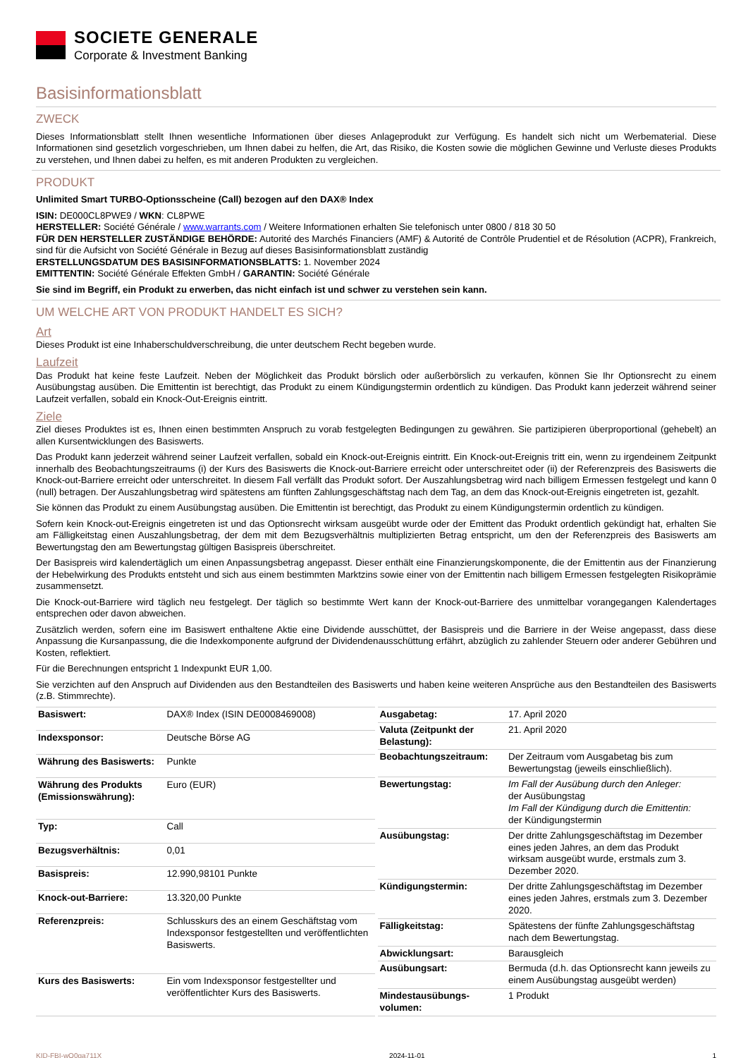SOCIETE GENERALE
Corporate & Investment Banking
Basisinformationsblatt
ZWECK
Dieses Informationsblatt stellt Ihnen wesentliche Informationen über dieses Anlageprodukt zur Verfügung. Es handelt sich nicht um Werbematerial. Diese Informationen sind gesetzlich vorgeschrieben, um Ihnen dabei zu helfen, die Art, das Risiko, die Kosten sowie die möglichen Gewinne und Verluste dieses Produkts zu verstehen, und Ihnen dabei zu helfen, es mit anderen Produkten zu vergleichen.
PRODUKT
Unlimited Smart TURBO-Optionsscheine (Call) bezogen auf den DAX® Index
ISIN: DE000CL8PWE9 / WKN: CL8PWE
HERSTELLER: Société Générale / www.warrants.com / Weitere Informationen erhalten Sie telefonisch unter 0800 / 818 30 50
FÜR DEN HERSTELLER ZUSTÄNDIGE BEHÖRDE: Autorité des Marchés Financiers (AMF) & Autorité de Contrôle Prudentiel et de Résolution (ACPR), Frankreich, sind für die Aufsicht von Société Générale in Bezug auf dieses Basisinformationsblatt zuständig
ERSTELLUNGSDATUM DES BASISINFORMATIONSBLATTS: 1. November 2024
EMITTENTIN: Société Générale Effekten GmbH / GARANTIN: Société Générale
Sie sind im Begriff, ein Produkt zu erwerben, das nicht einfach ist und schwer zu verstehen sein kann.
UM WELCHE ART VON PRODUKT HANDELT ES SICH?
Art
Dieses Produkt ist eine Inhaberschuldverschreibung, die unter deutschem Recht begeben wurde.
Laufzeit
Das Produkt hat keine feste Laufzeit. Neben der Möglichkeit das Produkt börslich oder außerbörslich zu verkaufen, können Sie Ihr Optionsrecht zu einem Ausübungstag ausüben. Die Emittentin ist berechtigt, das Produkt zu einem Kündigungstermin ordentlich zu kündigen. Das Produkt kann jederzeit während seiner Laufzeit verfallen, sobald ein Knock-Out-Ereignis eintritt.
Ziele
Ziel dieses Produktes ist es, Ihnen einen bestimmten Anspruch zu vorab festgelegten Bedingungen zu gewähren. Sie partizipieren überproportional (gehebelt) an allen Kursentwicklungen des Basiswerts.
Das Produkt kann jederzeit während seiner Laufzeit verfallen, sobald ein Knock-out-Ereignis eintritt. Ein Knock-out-Ereignis tritt ein, wenn zu irgendeinem Zeitpunkt innerhalb des Beobachtungszeitraums (i) der Kurs des Basiswerts die Knock-out-Barriere erreicht oder unterschreitet oder (ii) der Referenzpreis des Basiswerts die Knock-out-Barriere erreicht oder unterschreitet. In diesem Fall verfällt das Produkt sofort. Der Auszahlungsbetrag wird nach billigem Ermessen festgelegt und kann 0 (null) betragen. Der Auszahlungsbetrag wird spätestens am fünften Zahlungsgeschäftstag nach dem Tag, an dem das Knock-out-Ereignis eingetreten ist, gezahlt.
Sie können das Produkt zu einem Ausübungstag ausüben. Die Emittentin ist berechtigt, das Produkt zu einem Kündigungstermin ordentlich zu kündigen.
Sofern kein Knock-out-Ereignis eingetreten ist und das Optionsrecht wirksam ausgeübt wurde oder der Emittent das Produkt ordentlich gekündigt hat, erhalten Sie am Fälligkeitstag einen Auszahlungsbetrag, der dem mit dem Bezugsverhältnis multiplizierten Betrag entspricht, um den der Referenzpreis des Basiswerts am Bewertungstag den am Bewertungstag gültigen Basispreis überschreitet.
Der Basispreis wird kalendertäglich um einen Anpassungsbetrag angepasst. Dieser enthält eine Finanzierungskomponente, die der Emittentin aus der Finanzierung der Hebelwirkung des Produkts entsteht und sich aus einem bestimmten Marktzins sowie einer von der Emittentin nach billigem Ermessen festgelegten Risikoprämie zusammensetzt.
Die Knock-out-Barriere wird täglich neu festgelegt. Der täglich so bestimmte Wert kann der Knock-out-Barriere des unmittelbar vorangegangen Kalendertages entsprechen oder davon abweichen.
Zusätzlich werden, sofern eine im Basiswert enthaltene Aktie eine Dividende ausschüttet, der Basispreis und die Barriere in der Weise angepasst, dass diese Anpassung die Kursanpassung, die die Indexkomponente aufgrund der Dividendenausschüttung erfährt, abzüglich zu zahlender Steuern oder anderer Gebühren und Kosten, reflektiert.
Für die Berechnungen entspricht 1 Indexpunkt EUR 1,00.
Sie verzichten auf den Anspruch auf Dividenden aus den Bestandteilen des Basiswerts und haben keine weiteren Ansprüche aus den Bestandteilen des Basiswerts (z.B. Stimmrechte).
| Basiswert: | DAX® Index (ISIN DE0008469008) |
| Indexsponsor: | Deutsche Börse AG |
| Währung des Basiswerts: | Punkte |
| Währung des Produkts (Emissionswährung): | Euro (EUR) |
| Typ: | Call |
| Bezugsverhältnis: | 0,01 |
| Basispreis: | 12.990,98101 Punkte |
| Knock-out-Barriere: | 13.320,00 Punkte |
| Referenzpreis: | Schlusskurs des an einem Geschäftstag vom Indexsponsor festgestellten und veröffentlichten Basiswerts. |
| Kurs des Basiswerts: | Ein vom Indexsponsor festgestellter und veröffentlichter Kurs des Basiswerts. |
| Ausgabetag: | 17. April 2020 |
| Valuta (Zeitpunkt der Belastung): | 21. April 2020 |
| Beobachtungszeitraum: | Der Zeitraum vom Ausgabetag bis zum Bewertungstag (jeweils einschließlich). |
| Bewertungstag: | Im Fall der Ausübung durch den Anleger: der Ausübungstag Im Fall der Kündigung durch die Emittentin: der Kündigungstermin |
| Ausübungstag: | Der dritte Zahlungsgeschäftstag im Dezember eines jeden Jahres, an dem das Produkt wirksam ausgeübt wurde, erstmals zum 3. Dezember 2020. |
| Kündigungstermin: | Der dritte Zahlungsgeschäftstag im Dezember eines jeden Jahres, erstmals zum 3. Dezember 2020. |
| Fälligkeitstag: | Spätestens der fünfte Zahlungsgeschäftstag nach dem Bewertungstag. |
| Abwicklungsart: | Barausgleich |
| Ausübungsart: | Bermuda (d.h. das Optionsrecht kann jeweils zu einem Ausübungstag ausgeübt werden) |
| Mindestausübungs-volumen: | 1 Produkt |
KID-FBI-wO0ga711X 2024-11-01 1